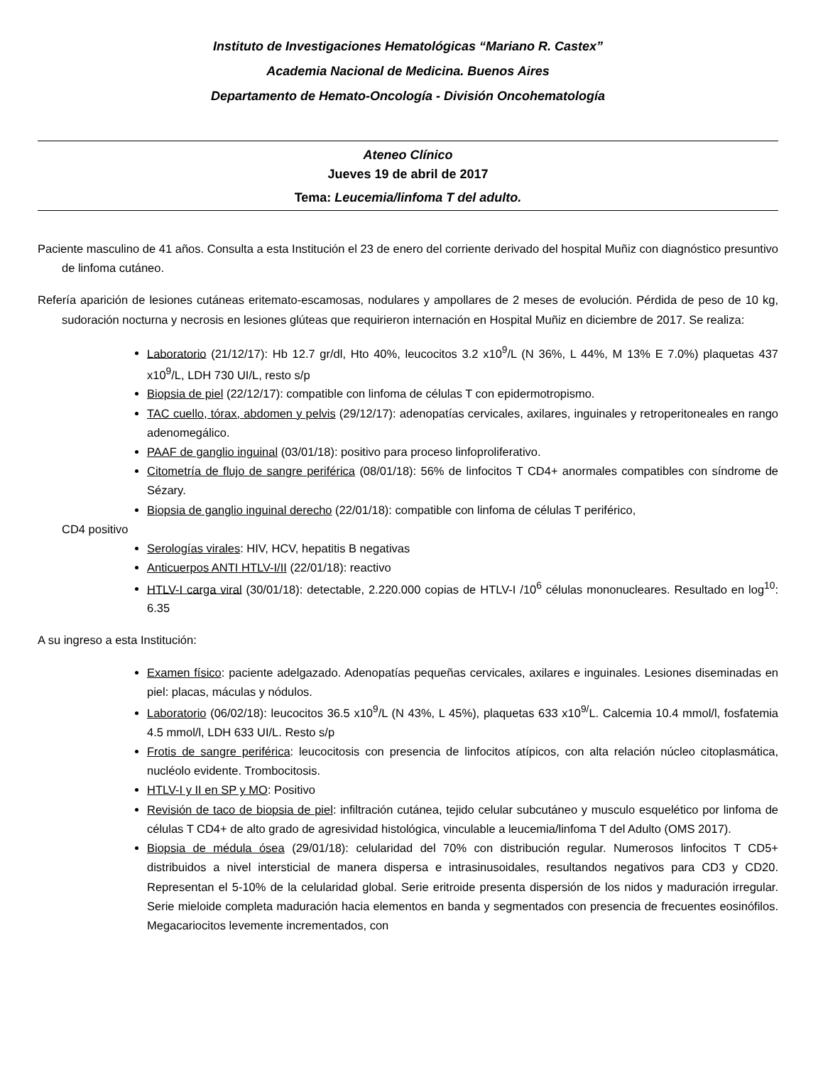Instituto de Investigaciones Hematológicas “Mariano R. Castex”
Academia Nacional de Medicina. Buenos Aires
Departamento de Hemato-Oncología - División Oncohematología
Ateneo Clínico
Jueves 19 de abril de 2017
Tema: Leucemia/linfoma T del adulto.
Paciente masculino de 41 años. Consulta a esta Institución el 23 de enero del corriente derivado del hospital Muñiz con diagnóstico presuntivo de linfoma cutáneo.
Refería aparición de lesiones cutáneas eritemato-escamosas, nodulares y ampollares de 2 meses de evolución. Pérdida de peso de 10 kg, sudoración nocturna y necrosis en lesiones glúteas que requirieron internación en Hospital Muñiz en diciembre de 2017. Se realiza:
Laboratorio (21/12/17): Hb 12.7 gr/dl, Hto 40%, leucocitos 3.2 x10<sup>9</sup>/L (N 36%, L 44%, M 13% E 7.0%) plaquetas 437 x10<sup>9</sup>/L, LDH 730 UI/L, resto s/p
Biopsia de piel (22/12/17): compatible con linfoma de células T con epidermotropismo.
TAC cuello, tórax, abdomen y pelvis (29/12/17): adenopatías cervicales, axilares, inguinales y retroperitoneales en rango adenomegálico.
PAAF de ganglio inguinal (03/01/18): positivo para proceso linfoproliferativo.
Citometría de flujo de sangre periférica (08/01/18): 56% de linfocitos T CD4+ anormales compatibles con síndrome de Sézary.
Biopsia de ganglio inguinal derecho (22/01/18): compatible con linfoma de células T periférico,
CD4 positivo
Serologías virales: HIV, HCV, hepatitis B negativas
Anticuerpos ANTI HTLV-I/II (22/01/18): reactivo
HTLV-I carga viral (30/01/18): detectable, 2.220.000 copias de HTLV-I /10<sup>6</sup> células mononucleares. Resultado en log<sup>10</sup>: 6.35
A su ingreso a esta Institución:
Examen físico: paciente adelgazado. Adenopatías pequeñas cervicales, axilares e inguinales. Lesiones diseminadas en piel: placas, máculas y nódulos.
Laboratorio (06/02/18): leucocitos 36.5 x10<sup>9</sup>/L (N 43%, L 45%), plaquetas 633 x10<sup>9/</sup>L. Calcemia 10.4 mmol/l, fosfatemia 4.5 mmol/l, LDH 633 UI/L. Resto s/p
Frotis de sangre periférica: leucocitosis con presencia de linfocitos atípicos, con alta relación núcleo citoplasmática, nucléolo evidente. Trombocitosis.
HTLV-I y II en SP y MO: Positivo
Revisión de taco de biopsia de piel: infiltración cutánea, tejido celular subcutáneo y musculo esquelético por linfoma de células T CD4+ de alto grado de agresividad histológica, vinculable a leucemia/linfoma T del Adulto (OMS 2017).
Biopsia de médula ósea (29/01/18): celularidad del 70% con distribución regular. Numerosos linfocitos T CD5+ distribuidos a nivel intersticial de manera dispersa e intrasinusoidales, resultandos negativos para CD3 y CD20. Representan el 5-10% de la celularidad global. Serie eritroide presenta dispersión de los nidos y maduración irregular. Serie mieloide completa maduración hacia elementos en banda y segmentados con presencia de frecuentes eosinófilos. Megacariocitos levemente incrementados, con